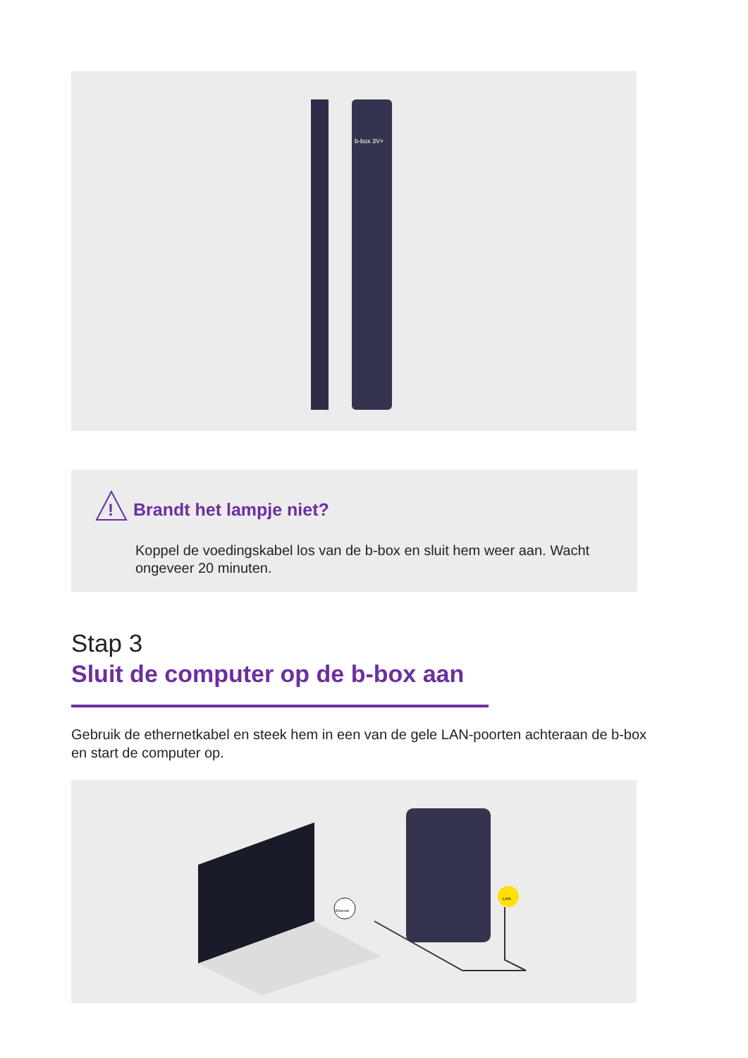b-box 3V+
!
Brandt het lampje niet?
Koppel de voedingskabel los van de b-box en sluit hem weer aan. Wacht ongeveer 20 minuten.
Stap 3
Sluit de computer op de b-box aan
Gebruik de ethernetkabel en steek hem in een van de gele LAN-poorten achteraan de b-box en start de computer op.
LAN
Ethernet